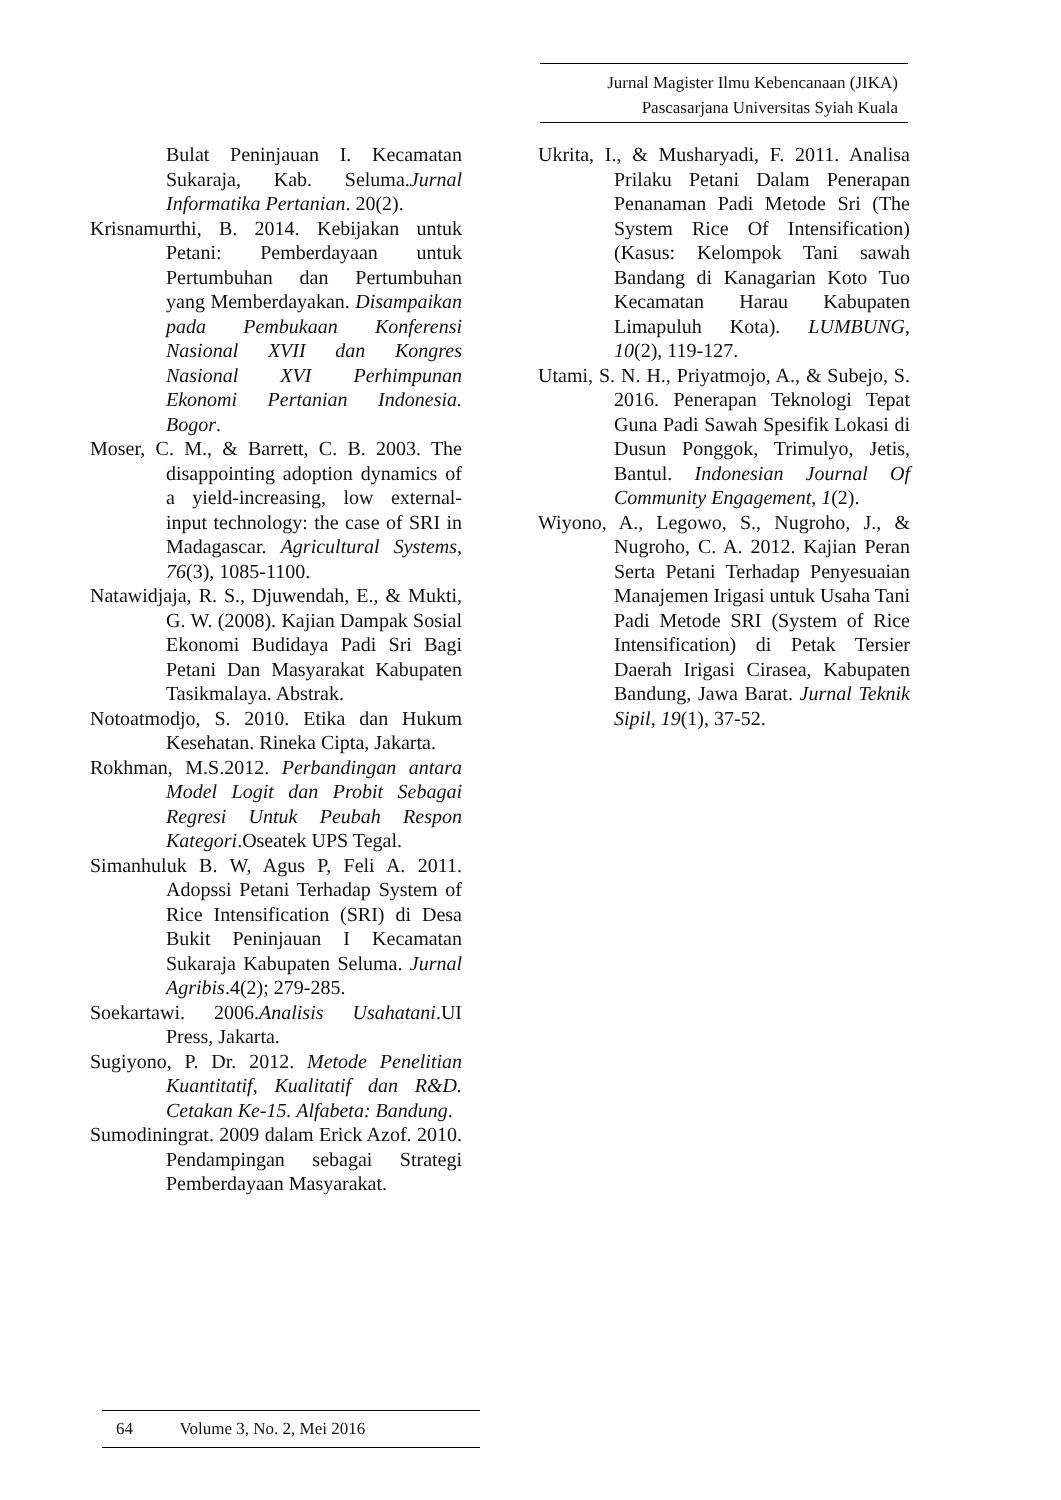Jurnal Magister Ilmu Kebencanaan (JIKA)
Pascasarjana Universitas Syiah Kuala
Bulat Peninjauan I. Kecamatan Sukaraja, Kab. Seluma.Jurnal Informatika Pertanian. 20(2).
Krisnamurthi, B. 2014. Kebijakan untuk Petani: Pemberdayaan untuk Pertumbuhan dan Pertumbuhan yang Memberdayakan. Disampaikan pada Pembukaan Konferensi Nasional XVII dan Kongres Nasional XVI Perhimpunan Ekonomi Pertanian Indonesia. Bogor.
Moser, C. M., & Barrett, C. B. 2003. The disappointing adoption dynamics of a yield-increasing, low external-input technology: the case of SRI in Madagascar. Agricultural Systems, 76(3), 1085-1100.
Natawidjaja, R. S., Djuwendah, E., & Mukti, G. W. (2008). Kajian Dampak Sosial Ekonomi Budidaya Padi Sri Bagi Petani Dan Masyarakat Kabupaten Tasikmalaya. Abstrak.
Notoatmodjo, S. 2010. Etika dan Hukum Kesehatan. Rineka Cipta, Jakarta.
Rokhman, M.S.2012. Perbandingan antara Model Logit dan Probit Sebagai Regresi Untuk Peubah Respon Kategori.Oseatek UPS Tegal.
Simanhuluk B. W, Agus P, Feli A. 2011. Adopssi Petani Terhadap System of Rice Intensification (SRI) di Desa Bukit Peninjauan I Kecamatan Sukaraja Kabupaten Seluma. Jurnal Agribis.4(2); 279-285.
Soekartawi. 2006.Analisis Usahatani.UI Press, Jakarta.
Sugiyono, P. Dr. 2012. Metode Penelitian Kuantitatif, Kualitatif dan R&D. Cetakan Ke-15. Alfabeta: Bandung.
Sumodiningrat. 2009 dalam Erick Azof. 2010. Pendampingan sebagai Strategi Pemberdayaan Masyarakat.
Ukrita, I., & Musharyadi, F. 2011. Analisa Prilaku Petani Dalam Penerapan Penanaman Padi Metode Sri (The System Rice Of Intensification)(Kasus: Kelompok Tani sawah Bandang di Kanagarian Koto Tuo Kecamatan Harau Kabupaten Limapuluh Kota). LUMBUNG, 10(2), 119-127.
Utami, S. N. H., Priyatmojo, A., & Subejo, S. 2016. Penerapan Teknologi Tepat Guna Padi Sawah Spesifik Lokasi di Dusun Ponggok, Trimulyo, Jetis, Bantul. Indonesian Journal Of Community Engagement, 1(2).
Wiyono, A., Legowo, S., Nugroho, J., & Nugroho, C. A. 2012. Kajian Peran Serta Petani Terhadap Penyesuaian Manajemen Irigasi untuk Usaha Tani Padi Metode SRI (System of Rice Intensification) di Petak Tersier Daerah Irigasi Cirasea, Kabupaten Bandung, Jawa Barat. Jurnal Teknik Sipil, 19(1), 37-52.
64 Volume 3, No. 2, Mei 2016